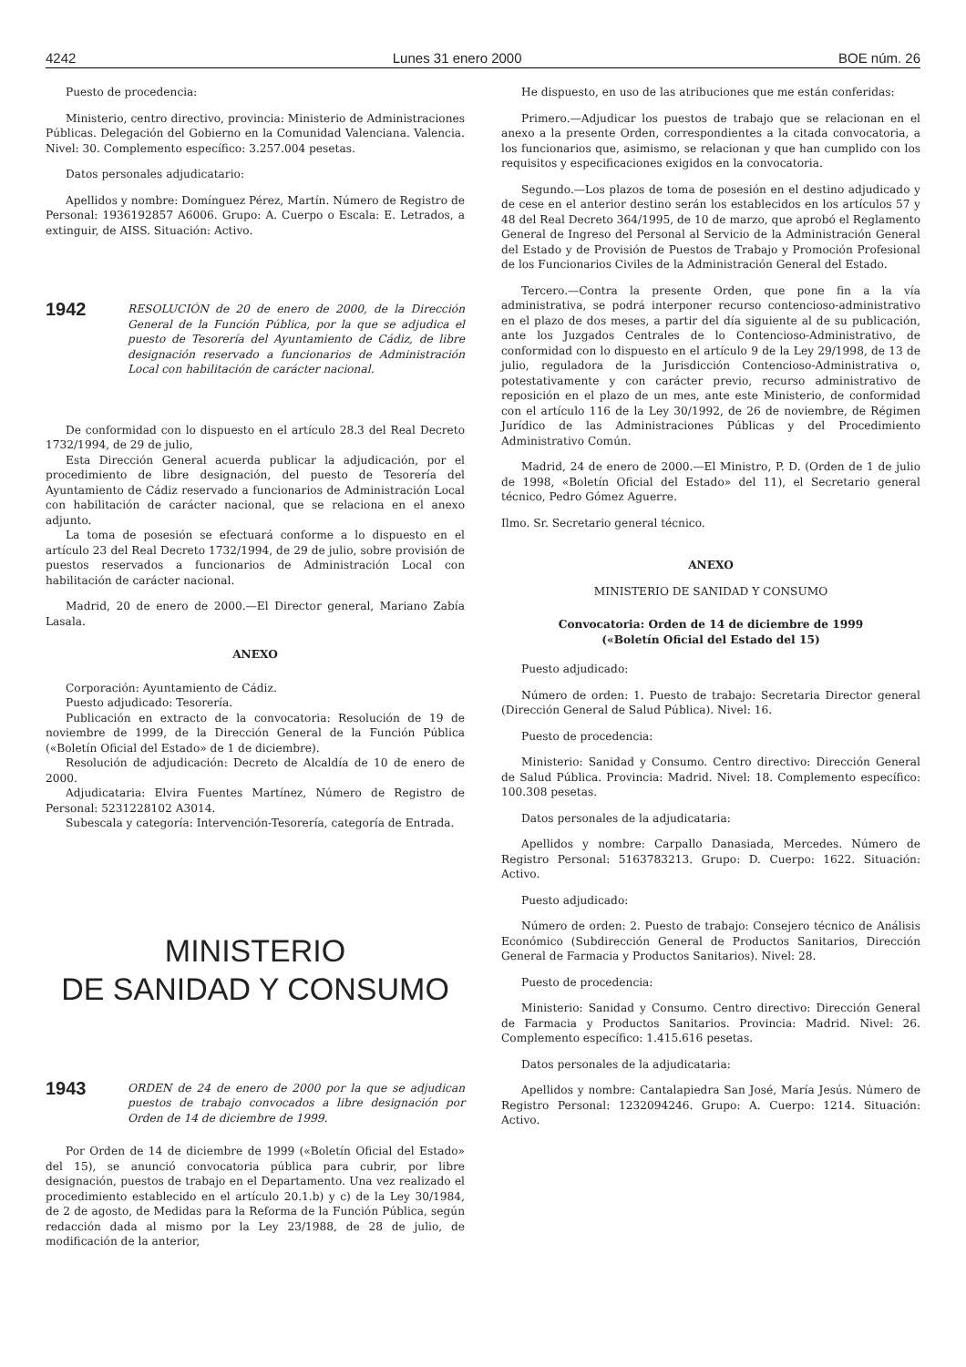4242 Lunes 31 enero 2000 BOE núm. 26
Puesto de procedencia:
Ministerio, centro directivo, provincia: Ministerio de Administraciones Públicas. Delegación del Gobierno en la Comunidad Valenciana. Valencia. Nivel: 30. Complemento específico: 3.257.004 pesetas.
Datos personales adjudicatario:
Apellidos y nombre: Domínguez Pérez, Martín. Número de Registro de Personal: 1936192857 A6006. Grupo: A. Cuerpo o Escala: E. Letrados, a extinguir, de AISS. Situación: Activo.
1942 RESOLUCIÓN de 20 de enero de 2000, de la Dirección General de la Función Pública, por la que se adjudica el puesto de Tesorería del Ayuntamiento de Cádiz, de libre designación reservado a funcionarios de Administración Local con habilitación de carácter nacional.
De conformidad con lo dispuesto en el artículo 28.3 del Real Decreto 1732/1994, de 29 de julio,
Esta Dirección General acuerda publicar la adjudicación, por el procedimiento de libre designación, del puesto de Tesorería del Ayuntamiento de Cádiz reservado a funcionarios de Administración Local con habilitación de carácter nacional, que se relaciona en el anexo adjunto.
La toma de posesión se efectuará conforme a lo dispuesto en el artículo 23 del Real Decreto 1732/1994, de 29 de julio, sobre provisión de puestos reservados a funcionarios de Administración Local con habilitación de carácter nacional.
Madrid, 20 de enero de 2000.—El Director general, Mariano Zabía Lasala.
ANEXO
Corporación: Ayuntamiento de Cádiz.
Puesto adjudicado: Tesorería.
Publicación en extracto de la convocatoria: Resolución de 19 de noviembre de 1999, de la Dirección General de la Función Pública («Boletín Oficial del Estado» de 1 de diciembre).
Resolución de adjudicación: Decreto de Alcaldía de 10 de enero de 2000.
Adjudicataria: Elvira Fuentes Martínez, Número de Registro de Personal: 5231228102 A3014.
Subescala y categoría: Intervención-Tesorería, categoría de Entrada.
MINISTERIO
DE SANIDAD Y CONSUMO
1943 ORDEN de 24 de enero de 2000 por la que se adjudican puestos de trabajo convocados a libre designación por Orden de 14 de diciembre de 1999.
Por Orden de 14 de diciembre de 1999 («Boletín Oficial del Estado» del 15), se anunció convocatoria pública para cubrir, por libre designación, puestos de trabajo en el Departamento. Una vez realizado el procedimiento establecido en el artículo 20.1.b) y c) de la Ley 30/1984, de 2 de agosto, de Medidas para la Reforma de la Función Pública, según redacción dada al mismo por la Ley 23/1988, de 28 de julio, de modificación de la anterior,
He dispuesto, en uso de las atribuciones que me están conferidas:
Primero.—Adjudicar los puestos de trabajo que se relacionan en el anexo a la presente Orden, correspondientes a la citada convocatoria, a los funcionarios que, asimismo, se relacionan y que han cumplido con los requisitos y especificaciones exigidos en la convocatoria.
Segundo.—Los plazos de toma de posesión en el destino adjudicado y de cese en el anterior destino serán los establecidos en los artículos 57 y 48 del Real Decreto 364/1995, de 10 de marzo, que aprobó el Reglamento General de Ingreso del Personal al Servicio de la Administración General del Estado y de Provisión de Puestos de Trabajo y Promoción Profesional de los Funcionarios Civiles de la Administración General del Estado.
Tercero.—Contra la presente Orden, que pone fin a la vía administrativa, se podrá interponer recurso contencioso-administrativo en el plazo de dos meses, a partir del día siguiente al de su publicación, ante los Juzgados Centrales de lo Contencioso-Administrativo, de conformidad con lo dispuesto en el artículo 9 de la Ley 29/1998, de 13 de julio, reguladora de la Jurisdicción Contencioso-Administrativa o, potestativamente y con carácter previo, recurso administrativo de reposición en el plazo de un mes, ante este Ministerio, de conformidad con el artículo 116 de la Ley 30/1992, de 26 de noviembre, de Régimen Jurídico de las Administraciones Públicas y del Procedimiento Administrativo Común.
Madrid, 24 de enero de 2000.—El Ministro, P. D. (Orden de 1 de julio de 1998, «Boletín Oficial del Estado» del 11), el Secretario general técnico, Pedro Gómez Aguerre.
Ilmo. Sr. Secretario general técnico.
ANEXO
MINISTERIO DE SANIDAD Y CONSUMO
Convocatoria: Orden de 14 de diciembre de 1999
(«Boletín Oficial del Estado del 15)
Puesto adjudicado:
Número de orden: 1. Puesto de trabajo: Secretaria Director general (Dirección General de Salud Pública). Nivel: 16.
Puesto de procedencia:
Ministerio: Sanidad y Consumo. Centro directivo: Dirección General de Salud Pública. Provincia: Madrid. Nivel: 18. Complemento específico: 100.308 pesetas.
Datos personales de la adjudicataria:
Apellidos y nombre: Carpallo Danasiada, Mercedes. Número de Registro Personal: 5163783213. Grupo: D. Cuerpo: 1622. Situación: Activo.
Puesto adjudicado:
Número de orden: 2. Puesto de trabajo: Consejero técnico de Análisis Económico (Subdirección General de Productos Sanitarios, Dirección General de Farmacia y Productos Sanitarios). Nivel: 28.
Puesto de procedencia:
Ministerio: Sanidad y Consumo. Centro directivo: Dirección General de Farmacia y Productos Sanitarios. Provincia: Madrid. Nivel: 26. Complemento específico: 1.415.616 pesetas.
Datos personales de la adjudicataria:
Apellidos y nombre: Cantalapiedra San José, María Jesús. Número de Registro Personal: 1232094246. Grupo: A. Cuerpo: 1214. Situación: Activo.